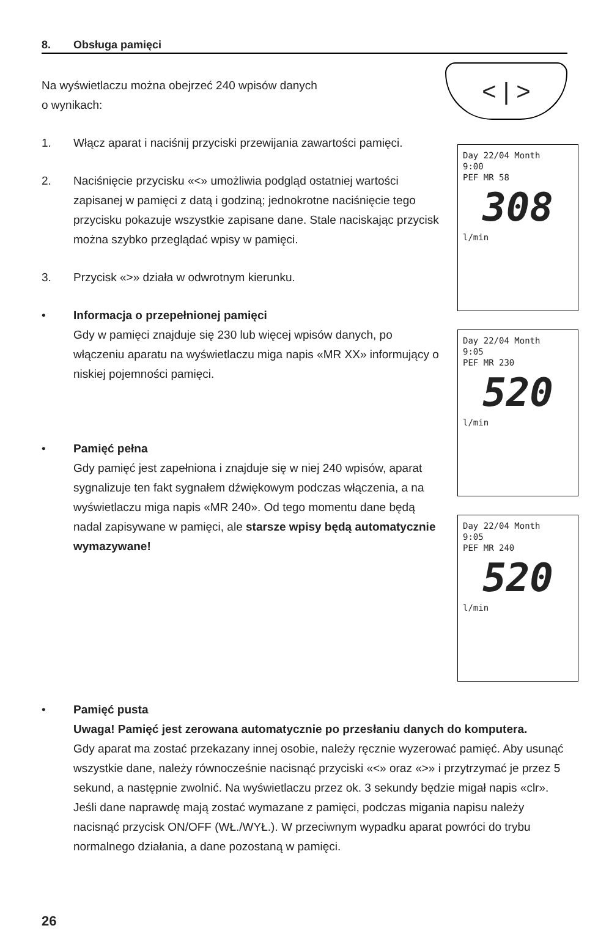8. Obsługa pamięci
Na wyświetlaczu można obejrzeć 240 wpisów danych
o wynikach:
1. Włącz aparat i naciśnij przyciski przewijania zawartości pamięci.
2. Naciśnięcie przycisku «<» umożliwia podgląd ostatniej wartości zapisanej w pamięci z datą i godziną; jednokrotne naciśnięcie tego przycisku pokazuje wszystkie zapisane dane. Stale naciskając przycisk można szybko przeglądać wpisy w pamięci.
3. Przycisk «>» działa w odwrotnym kierunku.
• Informacja o przepełnionej pamięci
Gdy w pamięci znajduje się 230 lub więcej wpisów danych, po włączeniu aparatu na wyświetlaczu miga napis «MR XX» informujący o niskiej pojemności pamięci.
• Pamięć pełna
Gdy pamięć jest zapełniona i znajduje się w niej 240 wpisów, aparat sygnalizuje ten fakt sygnałem dźwiękowym podczas włączenia, a na wyświetlaczu miga napis «MR 240». Od tego momentu dane będą nadal zapisywane w pamięci, ale starsze wpisy będą automatycznie wymazywane!
< | >
Day 22/04 Month
9:00
PEF MR 58
308
l/min
Day 22/04 Month
9:05
PEF MR 230
520
l/min
Day 22/04 Month
9:05
PEF MR 240
520
l/min
• Pamięć pusta
Uwaga! Pamięć jest zerowana automatycznie po przesłaniu danych do komputera.
Gdy aparat ma zostać przekazany innej osobie, należy ręcznie wyzerować pamięć. Aby usunąć wszystkie dane, należy równocześnie nacisnąć przyciski «<» oraz «>» i przytrzymać je przez 5 sekund, a następnie zwolnić. Na wyświetlaczu przez ok. 3 sekundy będzie migał napis «clr». Jeśli dane naprawdę mają zostać wymazane z pamięci, podczas migania napisu należy nacisnąć przycisk ON/OFF (WŁ./WYŁ.). W przeciwnym wypadku aparat powróci do trybu normalnego działania, a dane pozostaną w pamięci.
26